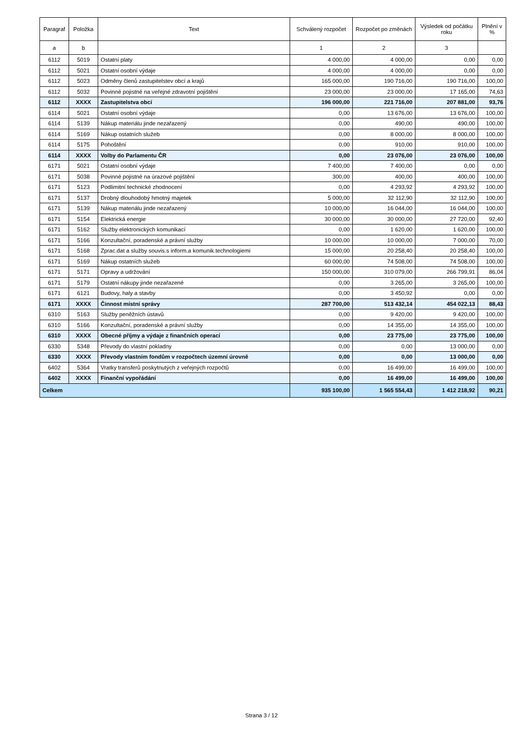| Paragraf | Položka | Text | Schválený rozpočet | Rozpočet po změnách | Výsledek od počátku roku | Plnění v % |
| --- | --- | --- | --- | --- | --- | --- |
| a | b | | 1 | 2 | 3 | |
| 6112 | 5019 | Ostatní platy | 4 000,00 | 4 000,00 | 0,00 | 0,00 |
| 6112 | 5021 | Ostatní osobní výdaje | 4 000,00 | 4 000,00 | 0,00 | 0,00 |
| 6112 | 5023 | Odměny členů zastupitelstev obcí a krajů | 165 000,00 | 190 716,00 | 190 716,00 | 100,00 |
| 6112 | 5032 | Povinné pojistné na veřejné zdravotní pojištění | 23 000,00 | 23 000,00 | 17 165,00 | 74,63 |
| 6112 | XXXX | Zastupitelstva obcí | 196 000,00 | 221 716,00 | 207 881,00 | 93,76 |
| 6114 | 5021 | Ostatní osobní výdaje | 0,00 | 13 676,00 | 13 676,00 | 100,00 |
| 6114 | 5139 | Nákup materiálu jinde nezařazený | 0,00 | 490,00 | 490,00 | 100,00 |
| 6114 | 5169 | Nákup ostatních služeb | 0,00 | 8 000,00 | 8 000,00 | 100,00 |
| 6114 | 5175 | Pohoštění | 0,00 | 910,00 | 910,00 | 100,00 |
| 6114 | XXXX | Volby do Parlamentu ČR | 0,00 | 23 076,00 | 23 076,00 | 100,00 |
| 6171 | 5021 | Ostatní osobní výdaje | 7 400,00 | 7 400,00 | 0,00 | 0,00 |
| 6171 | 5038 | Povinné pojistné na úrazové pojištění | 300,00 | 400,00 | 400,00 | 100,00 |
| 6171 | 5123 | Podlimitní technické zhodnocení | 0,00 | 4 293,92 | 4 293,92 | 100,00 |
| 6171 | 5137 | Drobný dlouhodobý hmotný majetek | 5 000,00 | 32 112,90 | 32 112,90 | 100,00 |
| 6171 | 5139 | Nákup materiálu jinde nezařazený | 10 000,00 | 16 044,00 | 16 044,00 | 100,00 |
| 6171 | 5154 | Elektrická energie | 30 000,00 | 30 000,00 | 27 720,00 | 92,40 |
| 6171 | 5162 | Služby elektronických komunikací | 0,00 | 1 620,00 | 1 620,00 | 100,00 |
| 6171 | 5166 | Konzultační, poradenské a právní služby | 10 000,00 | 10 000,00 | 7 000,00 | 70,00 |
| 6171 | 5168 | Zprac.dat a služby souvis.s inform.a komunik.technologiemi | 15 000,00 | 20 258,40 | 20 258,40 | 100,00 |
| 6171 | 5169 | Nákup ostatních služeb | 60 000,00 | 74 508,00 | 74 508,00 | 100,00 |
| 6171 | 5171 | Opravy a udržování | 150 000,00 | 310 079,00 | 266 799,91 | 86,04 |
| 6171 | 5179 | Ostatní nákupy jinde nezařazené | 0,00 | 3 265,00 | 3 265,00 | 100,00 |
| 6171 | 6121 | Budovy, haly a stavby | 0,00 | 3 450,92 | 0,00 | 0,00 |
| 6171 | XXXX | Činnost místní správy | 287 700,00 | 513 432,14 | 454 022,13 | 88,43 |
| 6310 | 5163 | Služby peněžních ústavů | 0,00 | 9 420,00 | 9 420,00 | 100,00 |
| 6310 | 5166 | Konzultační, poradenské a právní služby | 0,00 | 14 355,00 | 14 355,00 | 100,00 |
| 6310 | XXXX | Obecné příjmy a výdaje z finančních operací | 0,00 | 23 775,00 | 23 775,00 | 100,00 |
| 6330 | 5348 | Převody do vlastní pokladny | 0,00 | 0,00 | 13 000,00 | 0,00 |
| 6330 | XXXX | Převody vlastním fondům v rozpočtech územní úrovně | 0,00 | 0,00 | 13 000,00 | 0,00 |
| 6402 | 5364 | Vratky transferů poskytnutých z veřejných rozpočtů | 0,00 | 16 499,00 | 16 499,00 | 100,00 |
| 6402 | XXXX | Finanční vypořádání | 0,00 | 16 499,00 | 16 499,00 | 100,00 |
| Celkem | | | 935 100,00 | 1 565 554,43 | 1 412 218,92 | 90,21 |
Strana 3 / 12